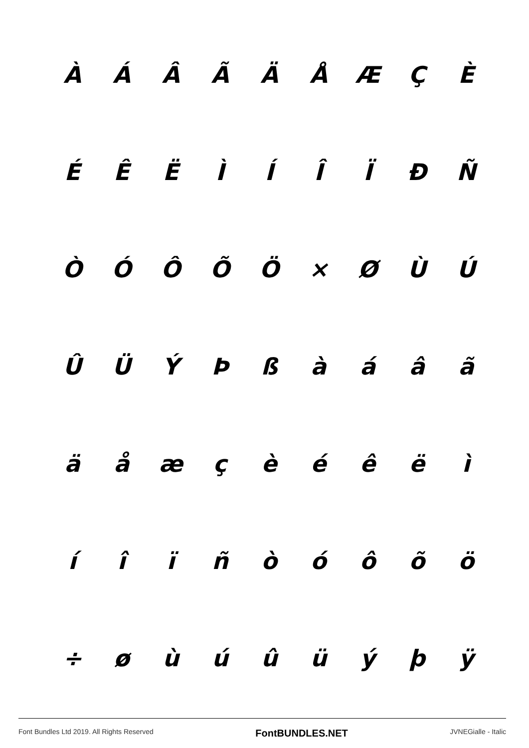ÀÁÂÃÄÅÆÇÈ
ÉÊËÌÍÎÏÐÑ
ÒÓÔÕÖ × ØÙÚ
ÛÜÝÞßàáâã
äåæçèéêëì
íîïñòóôõö
÷ øùúûüýþÿ
Font Bundles Ltd 2019. All Rights Reserved FontBUNDLES.NET JVNEGialle - Italic